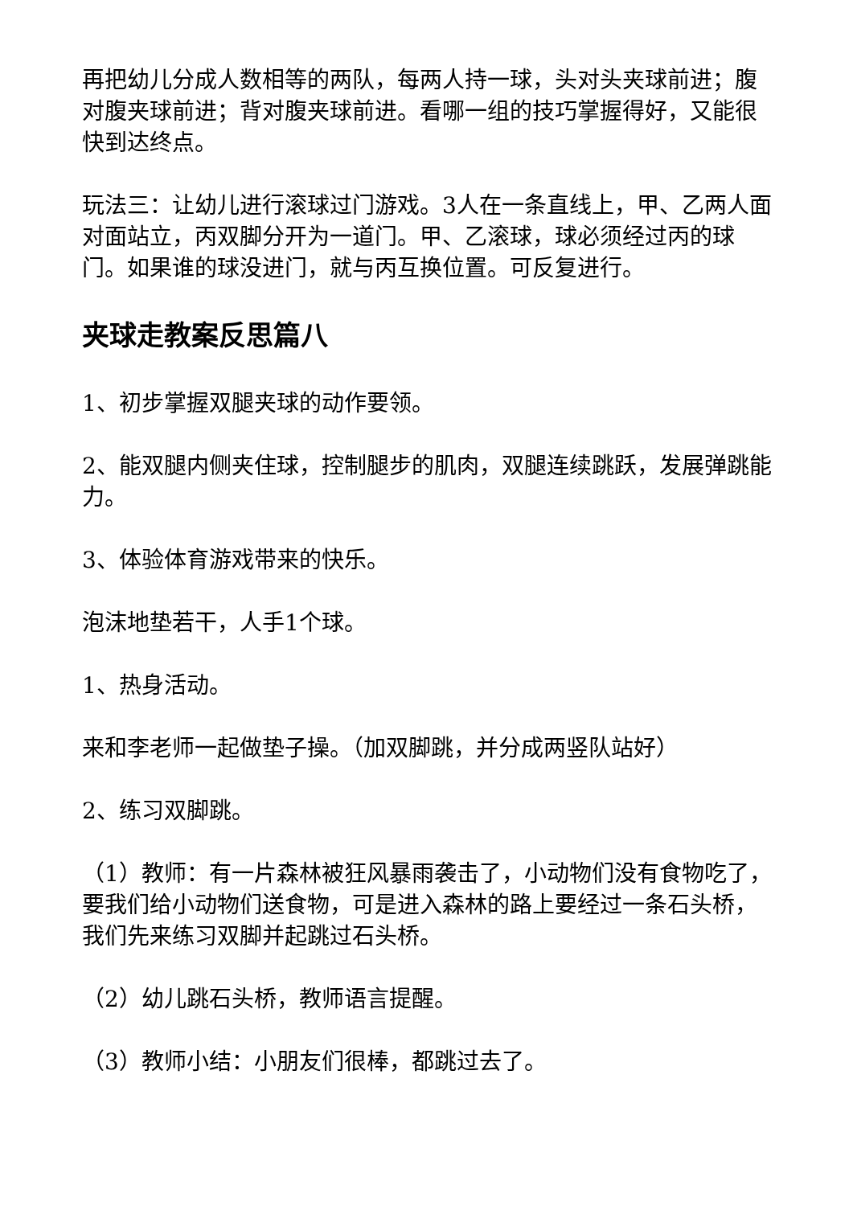再把幼儿分成人数相等的两队，每两人持一球，头对头夹球前进；腹对腹夹球前进；背对腹夹球前进。看哪一组的技巧掌握得好，又能很快到达终点。
玩法三：让幼儿进行滚球过门游戏。3人在一条直线上，甲、乙两人面对面站立，丙双脚分开为一道门。甲、乙滚球，球必须经过丙的球门。如果谁的球没进门，就与丙互换位置。可反复进行。
夹球走教案反思篇八
1、初步掌握双腿夹球的动作要领。
2、能双腿内侧夹住球，控制腿步的肌肉，双腿连续跳跃，发展弹跳能力。
3、体验体育游戏带来的快乐。
泡沫地垫若干，人手1个球。
1、热身活动。
来和李老师一起做垫子操。（加双脚跳，并分成两竖队站好）
2、练习双脚跳。
（1）教师：有一片森林被狂风暴雨袭击了，小动物们没有食物吃了，要我们给小动物们送食物，可是进入森林的路上要经过一条石头桥，我们先来练习双脚并起跳过石头桥。
（2）幼儿跳石头桥，教师语言提醒。
（3）教师小结：小朋友们很棒，都跳过去了。